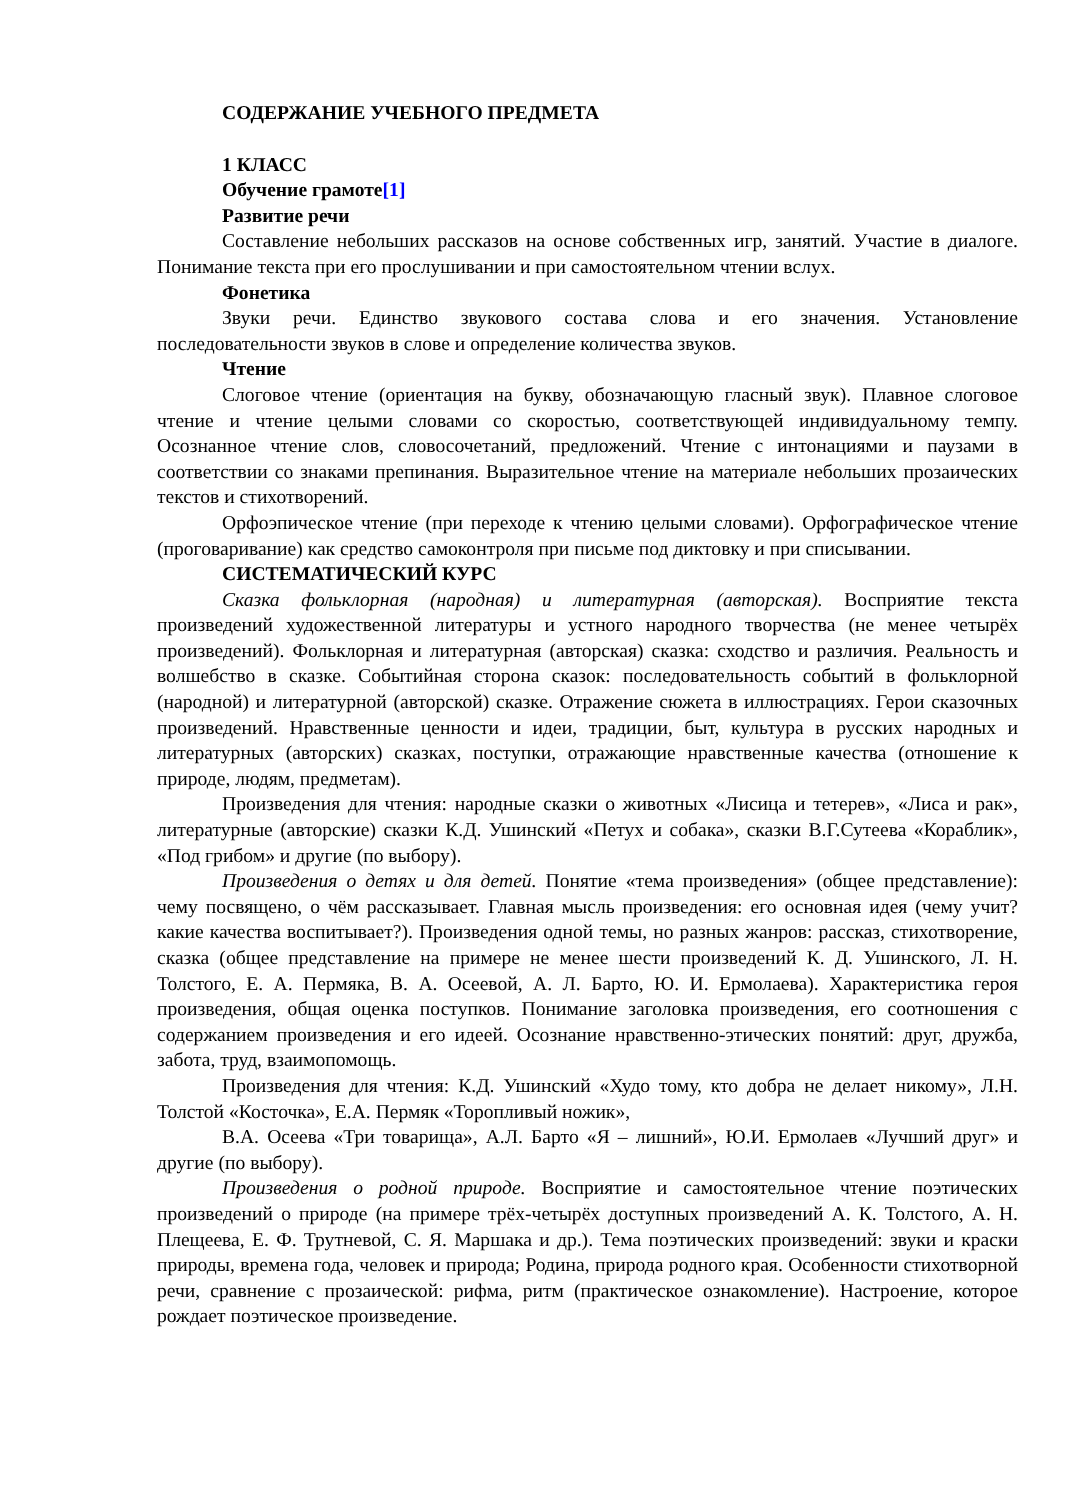СОДЕРЖАНИЕ УЧЕБНОГО ПРЕДМЕТА
1 КЛАСС
Обучение грамоте[1]
Развитие речи
Составление небольших рассказов на основе собственных игр, занятий. Участие в диалоге. Понимание текста при его прослушивании и при самостоятельном чтении вслух.
Фонетика
Звуки речи. Единство звукового состава слова и его значения. Установление последовательности звуков в слове и определение количества звуков.
Чтение
Слоговое чтение (ориентация на букву, обозначающую гласный звук). Плавное слоговое чтение и чтение целыми словами со скоростью, соответствующей индивидуальному темпу. Осознанное чтение слов, словосочетаний, предложений. Чтение с интонациями и паузами в соответствии со знаками препинания. Выразительное чтение на материале небольших прозаических текстов и стихотворений.
Орфоэпическое чтение (при переходе к чтению целыми словами). Орфографическое чтение (проговаривание) как средство самоконтроля при письме под диктовку и при списывании.
СИСТЕМАТИЧЕСКИЙ КУРС
Сказка фольклорная (народная) и литературная (авторская). Восприятие текста произведений художественной литературы и устного народного творчества (не менее четырёх произведений). Фольклорная и литературная (авторская) сказка: сходство и различия. Реальность и волшебство в сказке. Событийная сторона сказок: последовательность событий в фольклорной (народной) и литературной (авторской) сказке. Отражение сюжета в иллюстрациях. Герои сказочных произведений. Нравственные ценности и идеи, традиции, быт, культура в русских народных и литературных (авторских) сказках, поступки, отражающие нравственные качества (отношение к природе, людям, предметам).
Произведения для чтения: народные сказки о животных «Лисица и тетерев», «Лиса и рак», литературные (авторские) сказки К.Д. Ушинский «Петух и собака», сказки В.Г.Сутеева «Кораблик», «Под грибом» и другие (по выбору).
Произведения о детях и для детей. Понятие «тема произведения» (общее представление): чему посвящено, о чём рассказывает. Главная мысль произведения: его основная идея (чему учит? какие качества воспитывает?). Произведения одной темы, но разных жанров: рассказ, стихотворение, сказка (общее представление на примере не менее шести произведений К. Д. Ушинского, Л. Н. Толстого, Е. А. Пермяка, В. А. Осеевой, А. Л. Барто, Ю. И. Ермолаева). Характеристика героя произведения, общая оценка поступков. Понимание заголовка произведения, его соотношения с содержанием произведения и его идеей. Осознание нравственно-этических понятий: друг, дружба, забота, труд, взаимопомощь.
Произведения для чтения: К.Д. Ушинский «Худо тому, кто добра не делает никому», Л.Н. Толстой «Косточка», Е.А. Пермяк «Торопливый ножик»,
В.А. Осеева «Три товарища», А.Л. Барто «Я – лишний», Ю.И. Ермолаев «Лучший друг» и другие (по выбору).
Произведения о родной природе. Восприятие и самостоятельное чтение поэтических произведений о природе (на примере трёх-четырёх доступных произведений А. К. Толстого, А. Н. Плещеева, Е. Ф. Трутневой, С. Я. Маршака и др.). Тема поэтических произведений: звуки и краски природы, времена года, человек и природа; Родина, природа родного края. Особенности стихотворной речи, сравнение с прозаической: рифма, ритм (практическое ознакомление). Настроение, которое рождает поэтическое произведение.